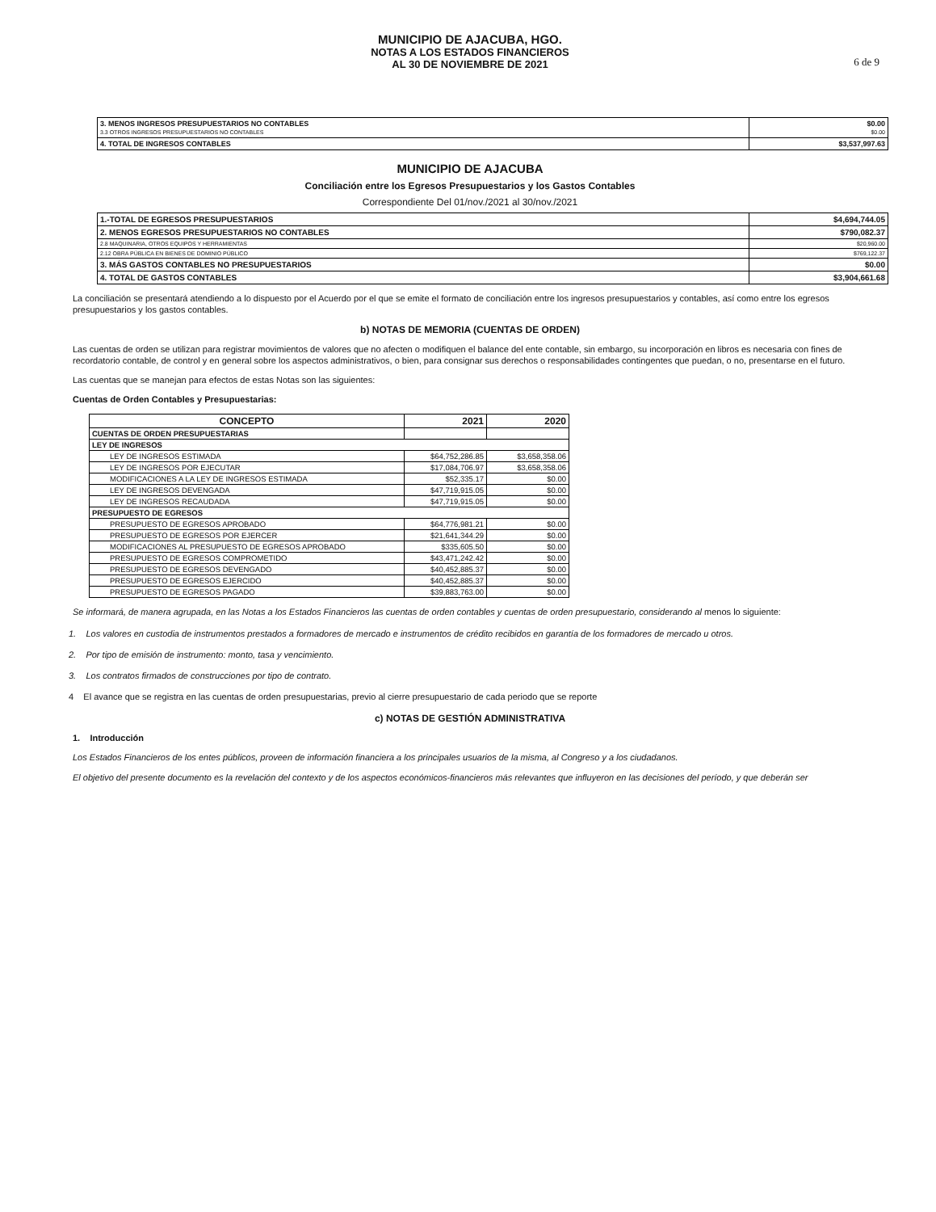MUNICIPIO DE AJACUBA, HGO.
NOTAS A LOS ESTADOS FINANCIEROS
AL 30 DE NOVIEMBRE DE 2021
6 de 9
| 3. MENOS INGRESOS PRESUPUESTARIOS NO CONTABLES 3.3 OTROS INGRESOS PRESUPUESTARIOS NO CONTABLES | $0.00 $0.00 |
| 4. TOTAL DE INGRESOS CONTABLES | $3,537,997.63 |
MUNICIPIO DE AJACUBA
Conciliación entre los Egresos Presupuestarios y los Gastos Contables
Correspondiente Del 01/nov./2021 al 30/nov./2021
| 1.-TOTAL DE EGRESOS PRESUPUESTARIOS | $4,694,744.05 |
| 2. MENOS EGRESOS PRESUPUESTARIOS NO CONTABLES | $790,082.37 |
| 2.8 MAQUINARIA, OTROS EQUIPOS Y HERRAMIENTAS | $20,960.00 |
| 2.12 OBRA PÚBLICA EN BIENES DE DOMINIO PÚBLICO | $769,122.37 |
| 3. MÁS GASTOS CONTABLES NO PRESUPUESTARIOS | $0.00 |
| 4. TOTAL DE GASTOS CONTABLES | $3,904,661.68 |
La conciliación se presentará atendiendo a lo dispuesto por el Acuerdo por el que se emite el formato de conciliación entre los ingresos presupuestarios y contables, así como entre los egresos presupuestarios y los gastos contables.
b) NOTAS DE MEMORIA (CUENTAS DE ORDEN)
Las cuentas de orden se utilizan para registrar movimientos de valores que no afecten o modifiquen el balance del ente contable, sin embargo, su incorporación en libros es necesaria con fines de recordatorio contable, de control y en general sobre los aspectos administrativos, o bien, para consignar sus derechos o responsabilidades contingentes que puedan, o no, presentarse en el futuro.
Las cuentas que se manejan para efectos de estas Notas son las siguientes:
Cuentas de Orden Contables y Presupuestarias:
| CONCEPTO | 2021 | 2020 |
| --- | --- | --- |
| CUENTAS DE ORDEN PRESUPUESTARIAS | | |
| LEY DE INGRESOS | | |
| LEY DE INGRESOS ESTIMADA | $64,752,286.85 | $3,658,358.06 |
| LEY DE INGRESOS POR EJECUTAR | $17,084,706.97 | $3,658,358.06 |
| MODIFICACIONES A LA LEY DE INGRESOS ESTIMADA | $52,335.17 | $0.00 |
| LEY DE INGRESOS DEVENGADA | $47,719,915.05 | $0.00 |
| LEY DE INGRESOS RECAUDADA | $47,719,915.05 | $0.00 |
| PRESUPUESTO DE EGRESOS | | |
| PRESUPUESTO DE EGRESOS APROBADO | $64,776,981.21 | $0.00 |
| PRESUPUESTO DE EGRESOS POR EJERCER | $21,641,344.29 | $0.00 |
| MODIFICACIONES AL PRESUPUESTO DE EGRESOS APROBADO | $335,605.50 | $0.00 |
| PRESUPUESTO DE EGRESOS COMPROMETIDO | $43,471,242.42 | $0.00 |
| PRESUPUESTO DE EGRESOS DEVENGADO | $40,452,885.37 | $0.00 |
| PRESUPUESTO DE EGRESOS EJERCIDO | $40,452,885.37 | $0.00 |
| PRESUPUESTO DE EGRESOS PAGADO | $39,883,763.00 | $0.00 |
Se informará, de manera agrupada, en las Notas a los Estados Financieros las cuentas de orden contables y cuentas de orden presupuestario, considerando al menos lo siguiente:
1. Los valores en custodia de instrumentos prestados a formadores de mercado e instrumentos de crédito recibidos en garantía de los formadores de mercado u otros.
2. Por tipo de emisión de instrumento: monto, tasa y vencimiento.
3. Los contratos firmados de construcciones por tipo de contrato.
4 El avance que se registra en las cuentas de orden presupuestarias, previo al cierre presupuestario de cada periodo que se reporte
c) NOTAS DE GESTIÓN ADMINISTRATIVA
1. Introducción
Los Estados Financieros de los entes públicos, proveen de información financiera a los principales usuarios de la misma, al Congreso y a los ciudadanos.
El objetivo del presente documento es la revelación del contexto y de los aspectos económicos-financieros más relevantes que influyeron en las decisiones del período, y que deberán ser